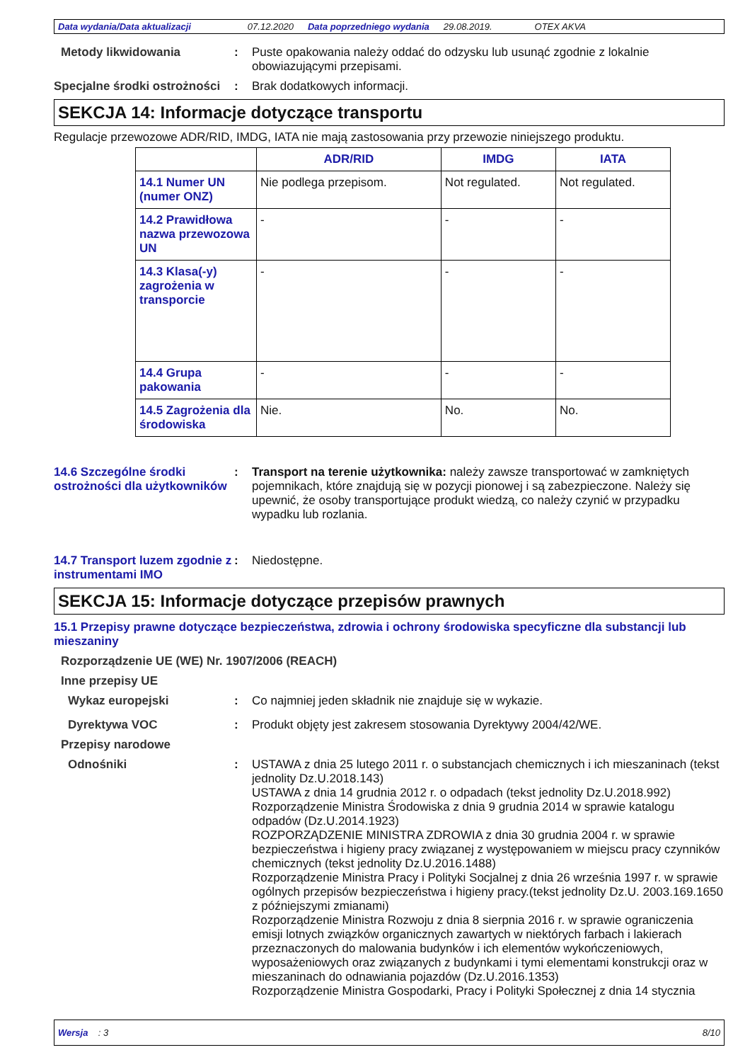Data wydania/Data aktualizacji 07.12.2020 Data poprzedniego wydania 29.08.2019. OTEX AKVA
Metody likwidowania : Puste opakowania należy oddać do odzysku lub usunąć zgodnie z lokalnie obowiazującymi przepisami.
Specjalne środki ostrożności
: Brak dodatkowych informacji.
SEKCJA 14: Informacje dotyczące transportu
Regulacje przewozowe ADR/RID, IMDG, IATA nie mają zastosowania przy przewozie niniejszego produktu.
| | ADR/RID | IMDG | IATA |
| --- | --- | --- | --- |
| 14.1 Numer UN (numer ONZ) | Nie podlega przepisom. | Not regulated. | Not regulated. |
| 14.2 Prawidłowa nazwa przewozowa UN | - | - | - |
| 14.3 Klasa(-y) zagrożenia w transporcie | - | - | - |
| 14.4 Grupa pakowania | - | - | - |
| 14.5 Zagrożenia dla środowiska | Nie. | No. | No. |
14.6 Szczególne środki ostrożności dla użytkowników
: Transport na terenie użytkownika: należy zawsze transportować w zamkniętych pojemnikach, które znajdują się w pozycji pionowej i są zabezpieczone. Należy się upewnić, że osoby transportujące produkt wiedzą, co należy czynić w przypadku wypadku lub rozlania.
14.7 Transport luzem zgodnie z instrumentami IMO
: Niedostępne.
SEKCJA 15: Informacje dotyczące przepisów prawnych
15.1 Przepisy prawne dotyczące bezpieczeństwa, zdrowia i ochrony środowiska specyficzne dla substancji lub mieszaniny
Rozporządzenie UE (WE) Nr. 1907/2006 (REACH)
Inne przepisy UE
Wykaz europejski : Co najmniej jeden składnik nie znajduje się w wykazie.
Dyrektywa VOC : Produkt objęty jest zakresem stosowania Dyrektywy 2004/42/WE.
Przepisy narodowe
Odnośniki : USTAWA z dnia 25 lutego 2011 r. o substancjach chemicznych i ich mieszaninach (tekst jednolity Dz.U.2018.143)
USTAWA z dnia 14 grudnia 2012 r. o odpadach (tekst jednolity Dz.U.2018.992)
Rozporządzenie Ministra Środowiska z dnia 9 grudnia 2014 w sprawie katalogu odpadów (Dz.U.2014.1923)
ROZPORZĄDZENIE MINISTRA ZDROWIA z dnia 30 grudnia 2004 r. w sprawie bezpieczeństwa i higieny pracy związanej z występowaniem w miejscu pracy czynników chemicznych (tekst jednolity Dz.U.2016.1488)
Rozporządzenie Ministra Pracy i Polityki Socjalnej z dnia 26 września 1997 r. w sprawie ogólnych przepisów bezpieczeństwa i higieny pracy.(tekst jednolity Dz.U. 2003.169.1650 z późniejszymi zmianami)
Rozporządzenie Ministra Rozwoju z dnia 8 sierpnia 2016 r. w sprawie ograniczenia emisji lotnych związków organicznych zawartych w niektórych farbach i lakierach przeznaczonych do malowania budynków i ich elementów wykończeniowych, wyposażeniowych oraz związanych z budynkami i tymi elementami konstrukcji oraz w mieszaninach do odnawiania pojazdów (Dz.U.2016.1353)
Rozporządzenie Ministra Gospodarki, Pracy i Polityki Społecznej z dnia 14 stycznia
Wersja : 3 8/10